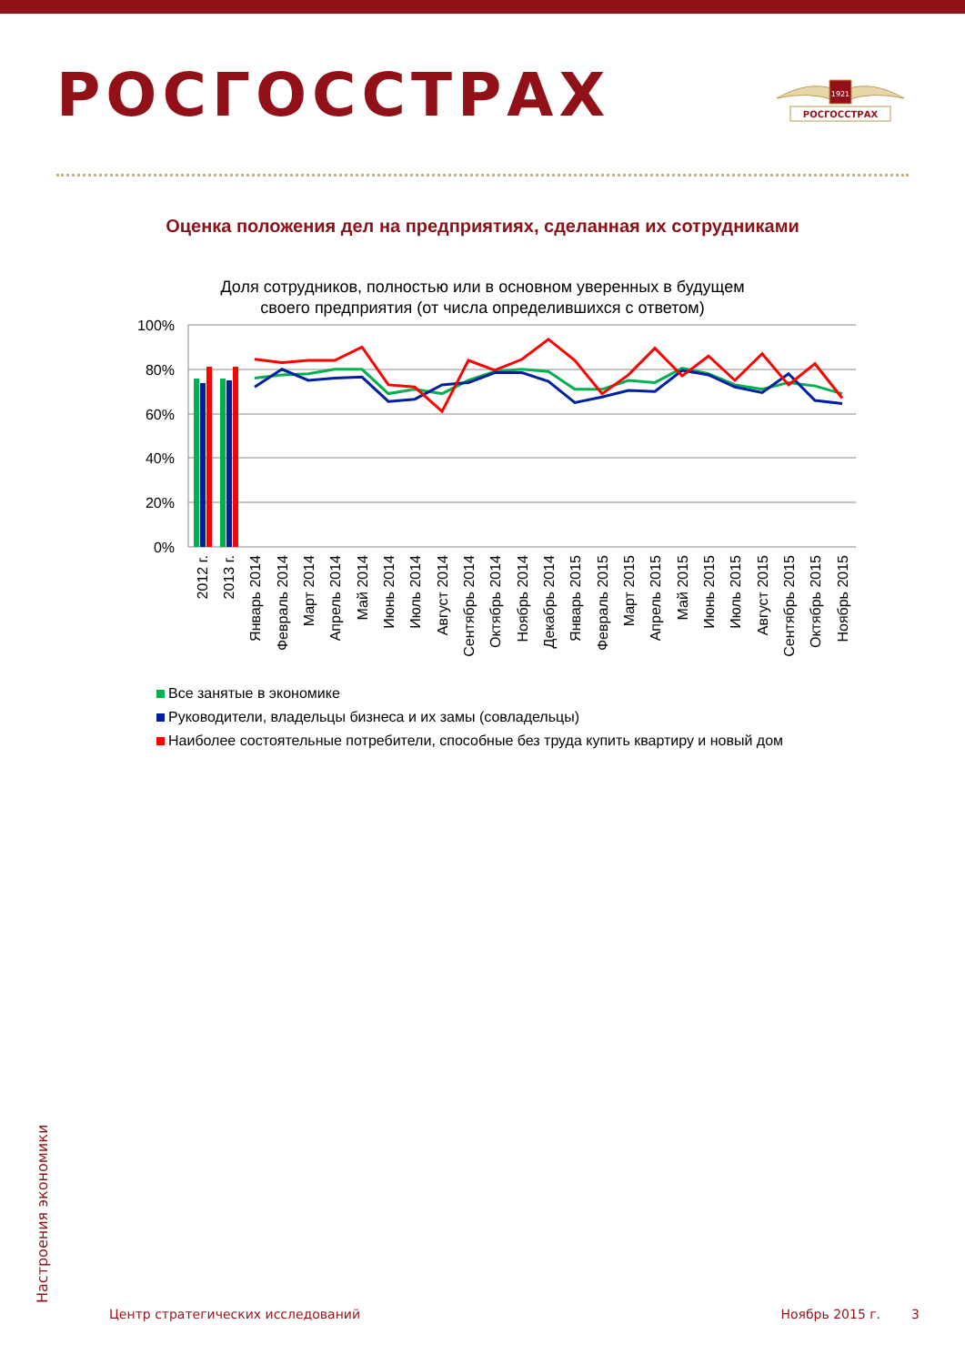РОСГОССТРАХ
1921
РОСГОССТРАХ
Оценка положения дел на предприятиях, сделанная их сотрудниками
Доля сотрудников, полностью или в основном уверенных в будущем
своего предприятия (от числа определившихся с ответом)
100%
80%
60%
40%
20%
0%
2012 г.
2013 г.
Январь 2014
Февраль 2014
Март 2014
Апрель 2014
Май 2014
Июнь 2014
Июль 2014
Август 2014
Сентябрь 2014
Октябрь 2014
Ноябрь 2014
Декабрь 2014
Январь 2015
Февраль 2015
Март 2015
Апрель 2015
Май 2015
Июнь 2015
Июль 2015
Август 2015
Сентябрь 2015
Октябрь 2015
Ноябрь 2015
Все занятые в экономике
Руководители, владельцы бизнеса и их замы (совладельцы)
Наиболее состоятельные потребители, способные без труда купить квартиру и новый дом
Настроения экономики
Центр стратегических исследований Ноябрь 2015 г. 3